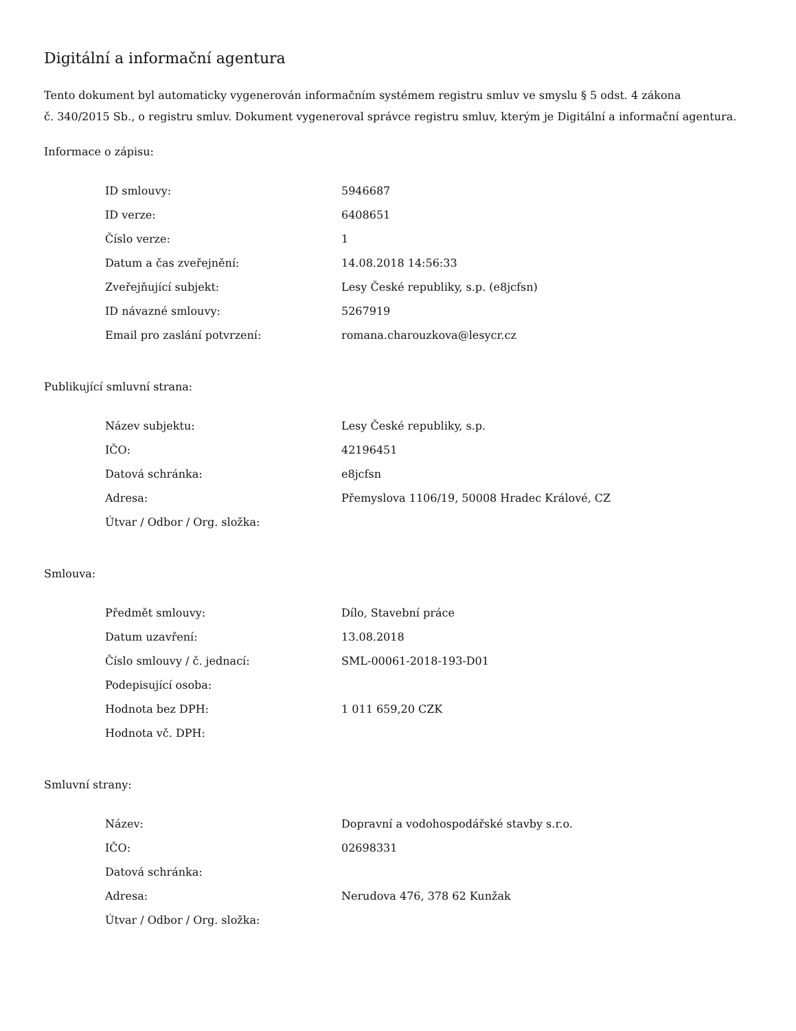Digitální a informační agentura
Tento dokument byl automaticky vygenerován informačním systémem registru smluv ve smyslu § 5 odst. 4 zákona
č. 340/2015 Sb., o registru smluv. Dokument vygeneroval správce registru smluv, kterým je Digitální a informační agentura.
Informace o zápisu:
| ID smlouvy: | 5946687 |
| ID verze: | 6408651 |
| Číslo verze: | 1 |
| Datum a čas zveřejnění: | 14.08.2018 14:56:33 |
| Zveřejňující subjekt: | Lesy České republiky, s.p. (e8jcfsn) |
| ID návazné smlouvy: | 5267919 |
| Email pro zaslání potvrzení: | romana.charouzkova@lesycr.cz |
Publikující smluvní strana:
| Název subjektu: | Lesy České republiky, s.p. |
| IČO: | 42196451 |
| Datová schránka: | e8jcfsn |
| Adresa: | Přemyslova 1106/19, 50008 Hradec Králové, CZ |
| Útvar / Odbor / Org. složka: | |
Smlouva:
| Předmět smlouvy: | Dílo, Stavební práce |
| Datum uzavření: | 13.08.2018 |
| Číslo smlouvy / č. jednací: | SML-00061-2018-193-D01 |
| Podepisující osoba: | |
| Hodnota bez DPH: | 1 011 659,20 CZK |
| Hodnota vč. DPH: | |
Smluvní strany:
| Název: | Dopravní a vodohospodářské stavby s.r.o. |
| IČO: | 02698331 |
| Datová schránka: | |
| Adresa: | Nerudova 476, 378 62 Kunžak |
| Útvar / Odbor / Org. složka: | |